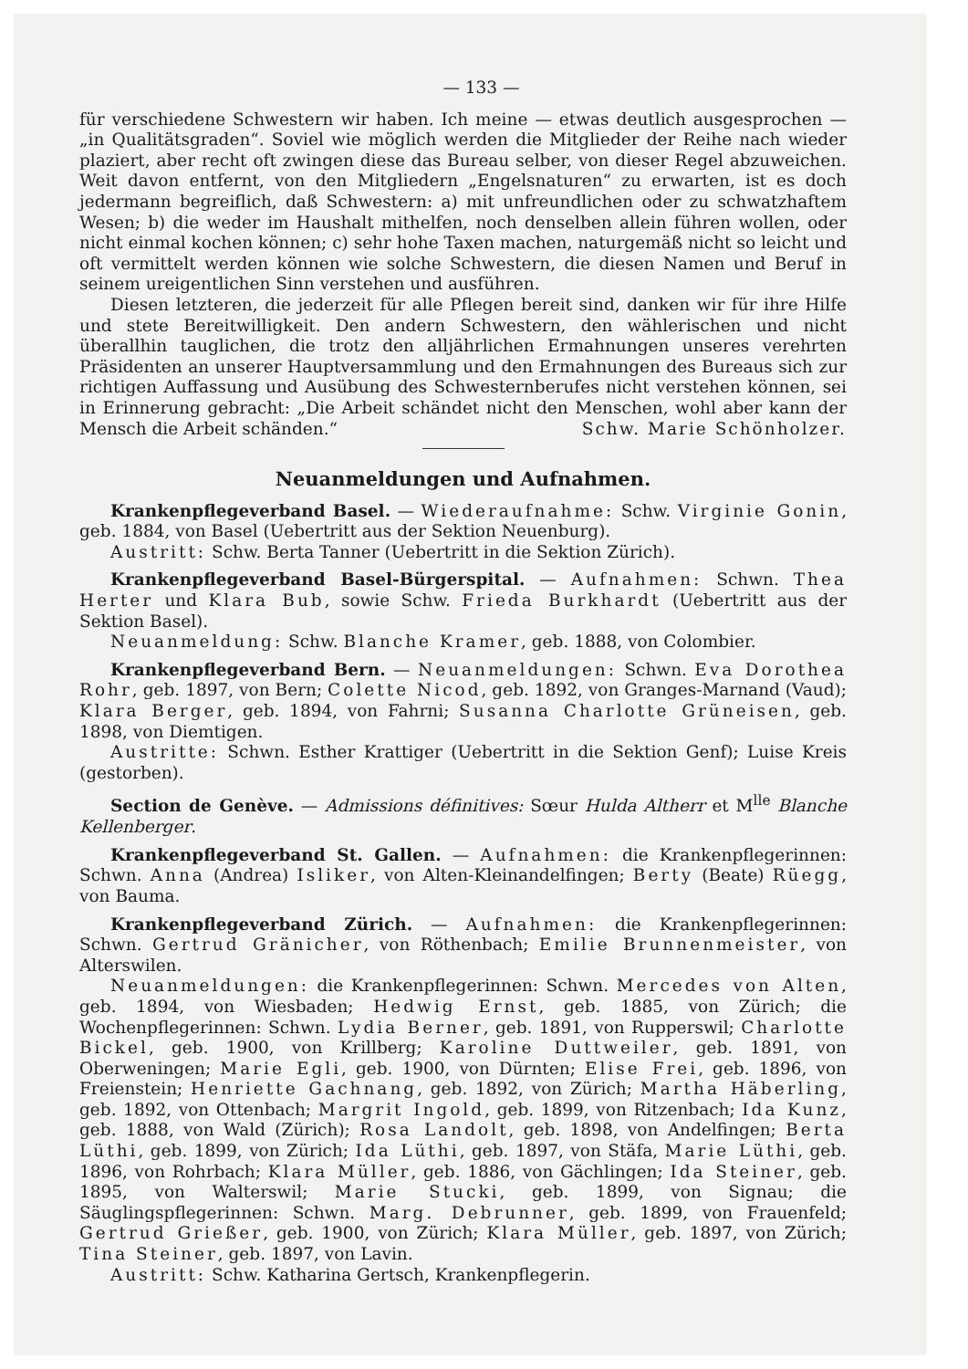— 133 —
für verschiedene Schwestern wir haben. Ich meine — etwas deutlich ausgesprochen — „in Qualitätsgraden“. Soviel wie möglich werden die Mitglieder der Reihe nach wieder plaziert, aber recht oft zwingen diese das Bureau selber, von dieser Regel abzuweichen. Weit davon entfernt, von den Mitgliedern „Engelsnaturen“ zu erwarten, ist es doch jedermann begreiflich, daß Schwestern: a) mit unfreundlichen oder zu schwatzhaftem Wesen; b) die weder im Haushalt mithelfen, noch denselben allein führen wollen, oder nicht einmal kochen können; c) sehr hohe Taxen machen, naturgemäß nicht so leicht und oft vermittelt werden können wie solche Schwestern, die diesen Namen und Beruf in seinem ureigentlichen Sinn verstehen und ausführen.
Diesen letzteren, die jederzeit für alle Pflegen bereit sind, danken wir für ihre Hilfe und stete Bereitwilligkeit. Den andern Schwestern, den wählerischen und nicht überallhin tauglichen, die trotz den alljährlichen Ermahnungen unseres verehrten Präsidenten an unserer Hauptversammlung und den Ermahnungen des Bureaus sich zur richtigen Auffassung und Ausübung des Schwesternberufes nicht verstehen können, sei in Erinnerung gebracht: „Die Arbeit schändet nicht den Menschen, wohl aber kann der Mensch die Arbeit schänden.“ Schw. Marie Schönholzer.
Neuanmeldungen und Aufnahmen.
Krankenpflegeverband Basel. — Wiederaufnahme: Schw. Virginie Gonin, geb. 1884, von Basel (Uebertritt aus der Sektion Neuenburg).
Austritt: Schw. Berta Tanner (Uebertritt in die Sektion Zürich).
Krankenpflegeverband Basel-Bürgerspital. — Aufnahmen: Schwn. Thea Herter und Klara Bub, sowie Schw. Frieda Burkhardt (Uebertritt aus der Sektion Basel).
Neuanmeldung: Schw. Blanche Kramer, geb. 1888, von Colombier.
Krankenpflegeverband Bern. — Neuanmeldungen: Schwn. Eva Dorothea Rohr, geb. 1897, von Bern; Colette Nicod, geb. 1892, von Granges-Marnand (Vaud); Klara Berger, geb. 1894, von Fahrni; Susanna Charlotte Grüneisen, geb. 1898, von Diemtigen.
Austritte: Schwn. Esther Krattiger (Uebertritt in die Sektion Genf); Luise Kreis (gestorben).
Section de Genève. — Admissions définitives: Sœur Hulda Altherr et M<sup>lle</sup> Blanche Kellenberger.
Krankenpflegeverband St. Gallen. — Aufnahmen: die Krankenpflegerinnen: Schwn. Anna (Andrea) Isliker, von Alten-Kleinandelfingen; Berty (Beate) Rüegg, von Bauma.
Krankenpflegeverband Zürich. — Aufnahmen: die Krankenpflegerinnen: Schwn. Gertrud Gränicher, von Röthenbach; Emilie Brunnenmeister, von Alterswilen.
Neuanmeldungen: die Krankenpflegerinnen: Schwn. Mercedes von Alten, geb. 1894, von Wiesbaden; Hedwig Ernst, geb. 1885, von Zürich; die Wochenpflegerinnen: Schwn. Lydia Berner, geb. 1891, von Rupperswil; Charlotte Bickel, geb. 1900, von Krillberg; Karoline Duttweiler, geb. 1891, von Oberweningen; Marie Egli, geb. 1900, von Dürnten; Elise Frei, geb. 1896, von Freienstein; Henriette Gachnang, geb. 1892, von Zürich; Martha Häberling, geb. 1892, von Ottenbach; Margrit Ingold, geb. 1899, von Ritzenbach; Ida Kunz, geb. 1888, von Wald (Zürich); Rosa Landolt, geb. 1898, von Andelfingen; Berta Lüthi, geb. 1899, von Zürich; Ida Lüthi, geb. 1897, von Stäfa, Marie Lüthi, geb. 1896, von Rohrbach; Klara Müller, geb. 1886, von Gächlingen; Ida Steiner, geb. 1895, von Walterswil; Marie Stucki, geb. 1899, von Signau; die Säuglingspflegerinnen: Schwn. Marg. Debrunner, geb. 1899, von Frauenfeld; Gertrud Grießer, geb. 1900, von Zürich; Klara Müller, geb. 1897, von Zürich; Tina Steiner, geb. 1897, von Lavin.
Austritt: Schw. Katharina Gertsch, Krankenpflegerin.